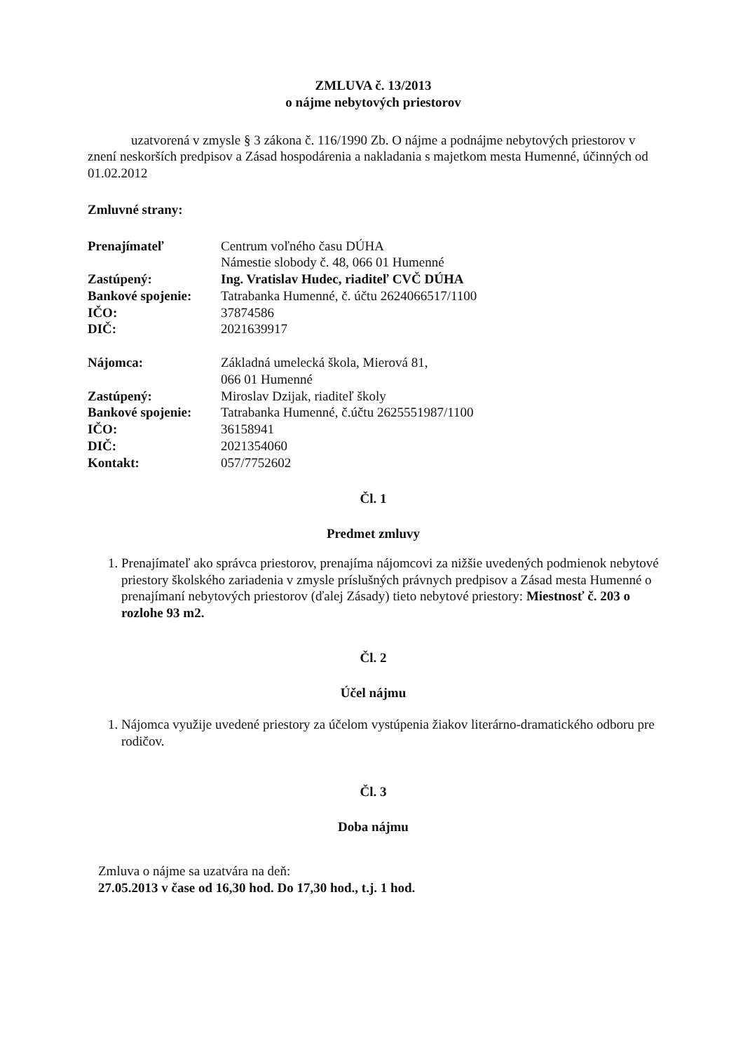ZMLUVA č. 13/2013
o nájme nebytových priestorov
uzatvorená v zmysle § 3 zákona č. 116/1990 Zb. O nájme a podnájme nebytových priestorov v znení neskorších predpisov a Zásad hospodárenia a nakladania s majetkom mesta Humenné, účinných od 01.02.2012
Zmluvné strany:
Prenajímateľ Centrum voľného času DÚHA
Námestie slobody č. 48, 066 01 Humenné
Zastúpený: Ing. Vratislav Hudec, riaditeľ CVČ DÚHA
Bankové spojenie:
Tatrabanka Humenné, č. účtu 2624066517/1100
IČO: 37874586
DIČ: 2021639917
Nájomca: Základná umelecká škola, Mierová 81,
066 01 Humenné
Zastúpený: Miroslav Dzijak, riaditeľ školy
Bankové spojenie:
Tatrabanka Humenné, č.účtu 2625551987/1100
IČO: 36158941
DIČ: 2021354060
Kontakt: 057/7752602
Čl. 1
Predmet zmluvy
1. Prenajímateľ ako správca priestorov, prenajíma nájomcovi za nižšie uvedených podmienok nebytové priestory školského zariadenia v zmysle príslušných právnych predpisov a Zásad mesta Humenné o prenajímaní nebytových priestorov (ďalej Zásady) tieto nebytové priestory: Miestnosť č. 203 o rozlohe 93 m2.
Čl. 2
Účel nájmu
1. Nájomca využije uvedené priestory za účelom vystúpenia žiakov literárno-dramatického odboru pre rodičov.
Čl. 3
Doba nájmu
Zmluva o nájme sa uzatvára na deň:
27.05.2013 v čase od 16,30 hod. Do 17,30 hod., t.j. 1 hod.